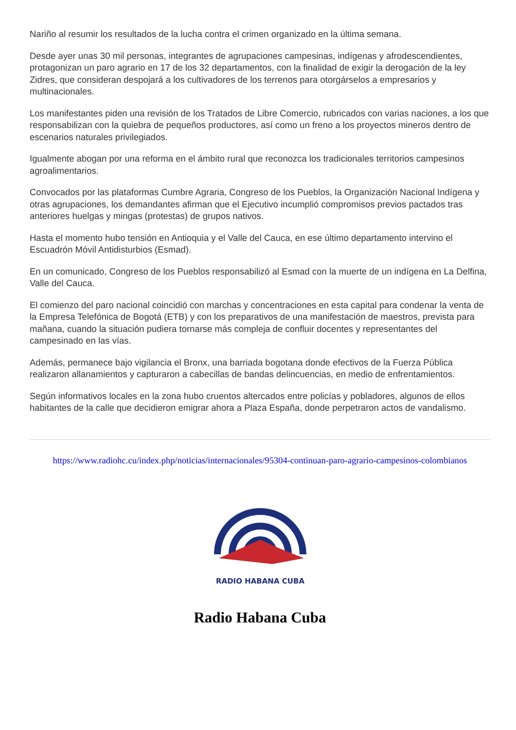Nariño al resumir los resultados de la lucha contra el crimen organizado en la última semana.
Desde ayer unas 30 mil personas, integrantes de agrupaciones campesinas, indígenas y afrodescendientes, protagonizan un paro agrario en 17 de los 32 departamentos, con la finalidad de exigir la derogación de la ley Zidres, que consideran despojará a los cultivadores de los terrenos para otorgárselos a empresarios y multinacionales.
Los manifestantes piden una revisión de los Tratados de Libre Comercio, rubricados con varias naciones, a los que responsabilizan con la quiebra de pequeños productores, así como un freno a los proyectos mineros dentro de escenarios naturales privilegiados.
Igualmente abogan por una reforma en el ámbito rural que reconozca los tradicionales territorios campesinos agroalimentarios.
Convocados por las plataformas Cumbre Agraria, Congreso de los Pueblos, la Organización Nacional Indígena y otras agrupaciones, los demandantes afirman que el Ejecutivo incumplió compromisos previos pactados tras anteriores huelgas y mingas (protestas) de grupos nativos.
Hasta el momento hubo tensión en Antioquia y el Valle del Cauca, en ese último departamento intervino el Escuadrón Móvil Antidisturbios (Esmad).
En un comunicado, Congreso de los Pueblos responsabilizó al Esmad con la muerte de un indígena en La Delfina, Valle del Cauca.
El comienzo del paro nacional coincidió con marchas y concentraciones en esta capital para condenar la venta de la Empresa Telefónica de Bogotá (ETB) y con los preparativos de una manifestación de maestros, prevista para mañana, cuando la situación pudiera tornarse más compleja de confluir docentes y representantes del campesinado en las vías.
Además, permanece bajo vigilancia el Bronx, una barriada bogotana donde efectivos de la Fuerza Pública realizaron allanamientos y capturaron a cabecillas de bandas delincuencias, en medio de enfrentamientos.
Según informativos locales en la zona hubo cruentos altercados entre policías y pobladores, algunos de ellos habitantes de la calle que decidieron emigrar ahora a Plaza España, donde perpetraron actos de vandalismo.
https://www.radiohc.cu/index.php/noticias/internacionales/95304-continuan-paro-agrario-campesinos-colombianos
RADIO HABANA CUBA
Radio Habana Cuba